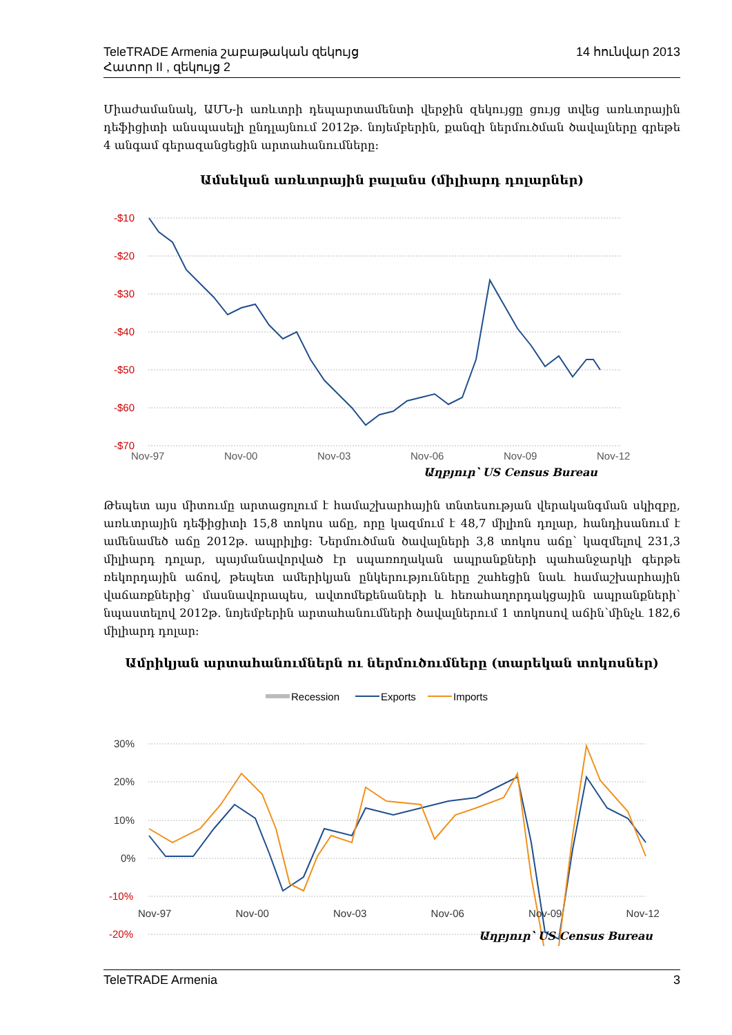TeleTRADE Armenia շաբաթական զեկույց 14 հունվար 2013
Հատոր II , զեկույց 2
Միաժամանակ, ԱՄՆ-ի առևտրի դեպարտամենտի վերջին զեկույցը ցույց տվեց առևտրային դեֆիցիտի անսպասելի ընդլայնում 2012թ. նոյեմբերին, քանզի ներմուծման ծավալները գրեթե 4 անգամ գերազանցեցին արտահանումները:
Ամսեկան առևտրային բալանս (միլիարդ դոլարներ)
-$10
-$20
-$30
-$40
-$50
-$60
-$70
Nov-97
Nov-00
Nov-03
Nov-06
Nov-09
Nov-12
Աղբյուր՝ US Census Bureau
Թեպետ այս միտումը արտացոլում է համաշխարհային տնտեսության վերականգման սկիզբը, առևտրային դեֆիցիտի 15,8 տոկոս աճը, որը կազմում է 48,7 միլիոն դոլար, հանդիսանում է ամենամեծ աճը 2012թ. ապրիլից: Ներմուծման ծավալների 3,8 տոկոս աճը՝ կազմելով 231,3 միլիարդ դոլար, պայմանավորված էր սպառողական ապրանքների պահանջարկի գերթե ռեկորդային աճով, թեպետ ամերիկյան ընկերությունները շահեցին նաև համաշխարհային վաճառքներից՝ մասնավորապես, ավտոմեքենաների և հեռահաղորդակցային ապրանքների՝ նպաստելով 2012թ. նոյեմբերին արտահանումների ծավալներում 1 տոկոսով աճին՝մինչև 182,6 միլիարդ դոլար:
Ամրիկյան արտահանումներն ու ներմուծումները (տարեկան տոկոսներ)
Recession
Exports
Imports
30%
20%
10%
0%
-10%
-20%
Nov-97 Nov-00 Nov-03 Nov-06 Nov-09 Nov-12
Աղբյուր՝ US Census Bureau
TeleTRADE Armenia 3